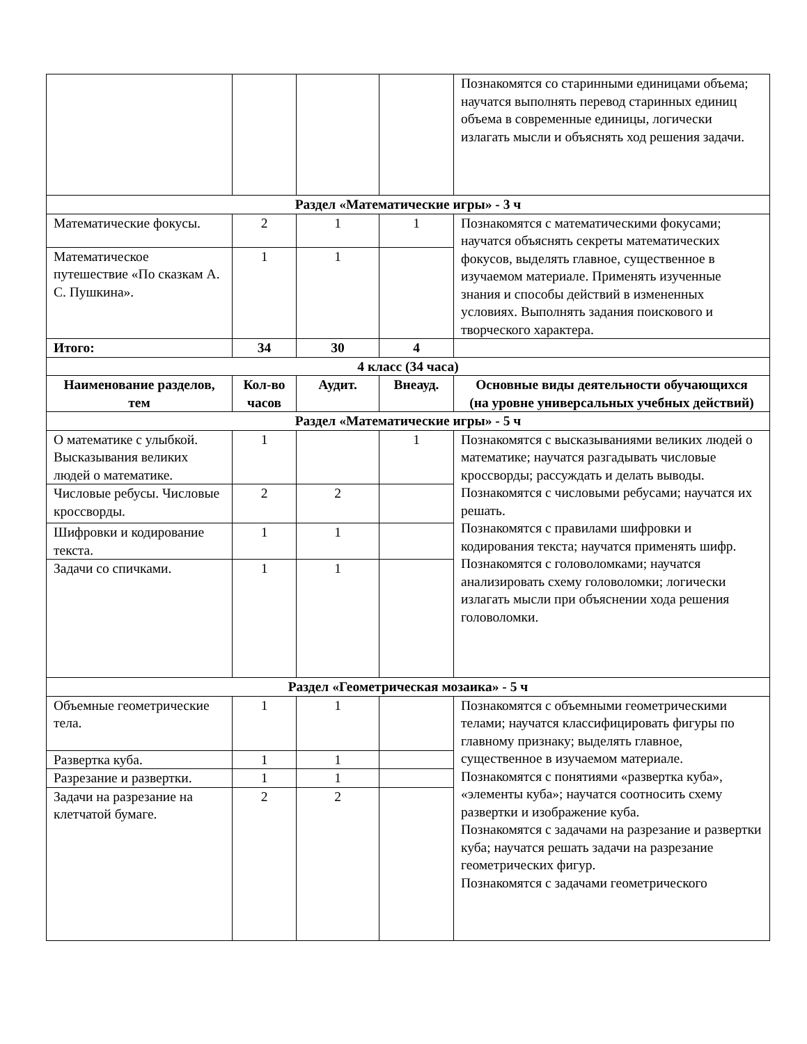| | | | | Познакомятся со старинными единицами объема; научатся выполнять перевод старинных единиц объема в современные единицы, логически излагать мысли и объяснять ход решения задачи. |
| Раздел «Математические игры» - 3 ч | | | | |
| Математические фокусы. | 2 | 1 | 1 | Познакомятся с математическими фокусами; научатся объяснять секреты математических фокусов, выделять главное, существенное в изучаемом материале. Применять изученные знания и способы действий в измененных условиях. Выполнять задания поискового и творческого характера. |
| Математическое путешествие «По сказкам А. С. Пушкина». | 1 | 1 | | |
| Итого: | 34 | 30 | 4 | |
| 4 класс (34 часа) | | | | |
| Наименование разделов, тем | Кол-во часов | Аудит. | Внеауд. | Основные виды деятельности обучающихся (на уровне универсальных учебных действий) |
| Раздел «Математические игры» - 5 ч | | | | |
| О математике с улыбкой. Высказывания великих людей о математике. | 1 | | 1 | Познакомятся с высказываниями великих людей о математике; научатся разгадывать числовые кроссворды; рассуждать и делать выводы. Познакомятся с числовыми ребусами; научатся их решать. Познакомятся с правилами шифровки и кодирования текста; научатся применять шифр. Познакомятся с головоломками; научатся анализировать схему головоломки; логически излагать мысли при объяснении хода решения головоломки. |
| Числовые ребусы. Числовые кроссворды. | 2 | 2 | | |
| Шифровки и кодирование текста. | 1 | 1 | | |
| Задачи со спичками. | 1 | 1 | | |
| Раздел «Геометрическая мозаика» - 5 ч | | | | |
| Объемные геометрические тела. | 1 | 1 | | Познакомятся с объемными геометрическими телами; научатся классифицировать фигуры по главному признаку; выделять главное, существенное в изучаемом материале. Познакомятся с понятиями «развертка куба», «элементы куба»; научатся соотносить схему развертки и изображение куба. Познакомятся с задачами на разрезание и развертки куба; научатся решать задачи на разрезание геометрических фигур. Познакомятся с задачами геометрического |
| Развертка куба. | 1 | 1 | | |
| Разрезание и развертки. | 1 | 1 | | |
| Задачи на разрезание на клетчатой бумаге. | 2 | 2 | | |